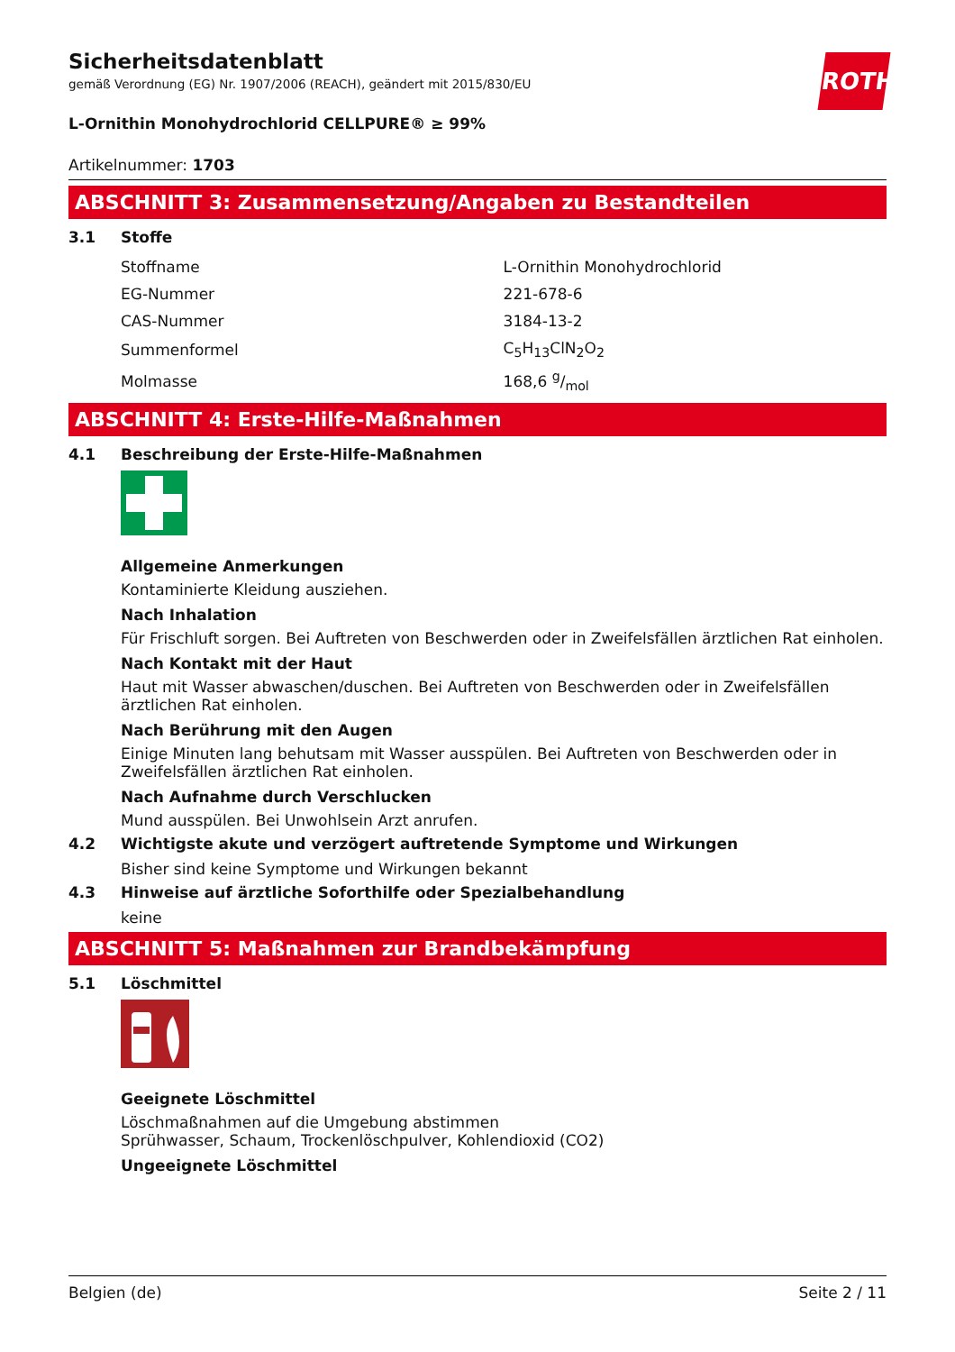ROTH
Sicherheitsdatenblatt
gemäß Verordnung (EG) Nr. 1907/2006 (REACH), geändert mit 2015/830/EU
L-Ornithin Monohydrochlorid CELLPURE® ≥ 99%
Artikelnummer: 1703
ABSCHNITT 3: Zusammensetzung/Angaben zu Bestandteilen
3.1 Stoffe
| Stoffname | L-Ornithin Monohydrochlorid |
| EG-Nummer | 221-678-6 |
| CAS-Nummer | 3184-13-2 |
| Summenformel | C<sub>5</sub>H<sub>13</sub>ClN<sub>2</sub>O<sub>2</sub> |
| Molmasse | 168,6 g/mol |
ABSCHNITT 4: Erste-Hilfe-Maßnahmen
4.1 Beschreibung der Erste-Hilfe-Maßnahmen
Allgemeine Anmerkungen
Kontaminierte Kleidung ausziehen.
Nach Inhalation
Für Frischluft sorgen. Bei Auftreten von Beschwerden oder in Zweifelsfällen ärztlichen Rat einholen.
Nach Kontakt mit der Haut
Haut mit Wasser abwaschen/duschen. Bei Auftreten von Beschwerden oder in Zweifelsfällen ärztlichen Rat einholen.
Nach Berührung mit den Augen
Einige Minuten lang behutsam mit Wasser ausspülen. Bei Auftreten von Beschwerden oder in Zweifelsfällen ärztlichen Rat einholen.
Nach Aufnahme durch Verschlucken
Mund ausspülen. Bei Unwohlsein Arzt anrufen.
4.2 Wichtigste akute und verzögert auftretende Symptome und Wirkungen
Bisher sind keine Symptome und Wirkungen bekannt
4.3 Hinweise auf ärztliche Soforthilfe oder Spezialbehandlung
keine
ABSCHNITT 5: Maßnahmen zur Brandbekämpfung
5.1 Löschmittel
Geeignete Löschmittel
Löschmaßnahmen auf die Umgebung abstimmen
Sprühwasser, Schaum, Trockenlöschpulver, Kohlendioxid (CO2)
Ungeeignete Löschmittel
Belgien (de) Seite 2 / 11